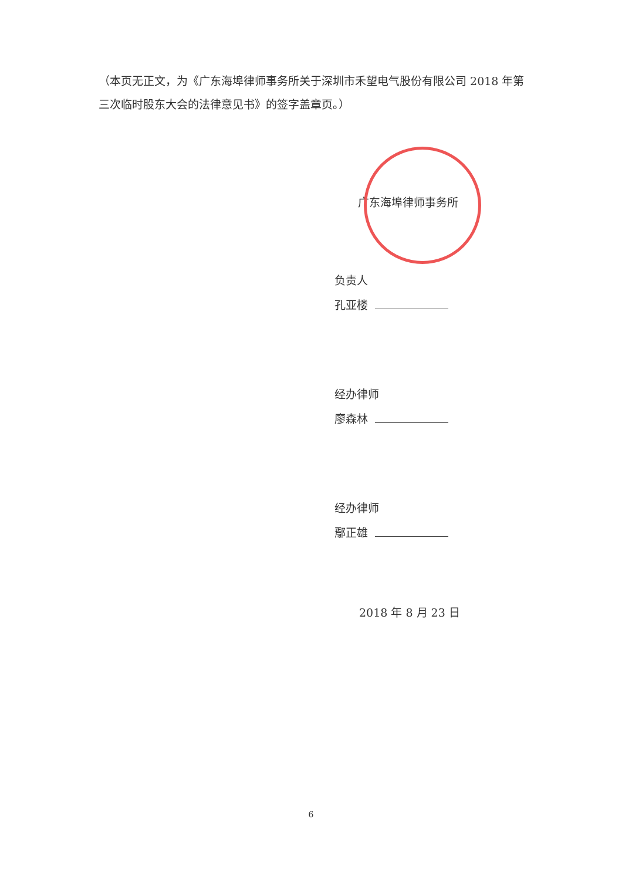（本页无正文，为《广东海埠律师事务所关于深圳市禾望电气股份有限公司 2018 年第三次临时股东大会的法律意见书》的签字盖章页。）
广东海埠律师事务所
负责人
孔亚楼
经办律师
廖森林
经办律师
鄢正雄
2018 年 8 月 23 日
6